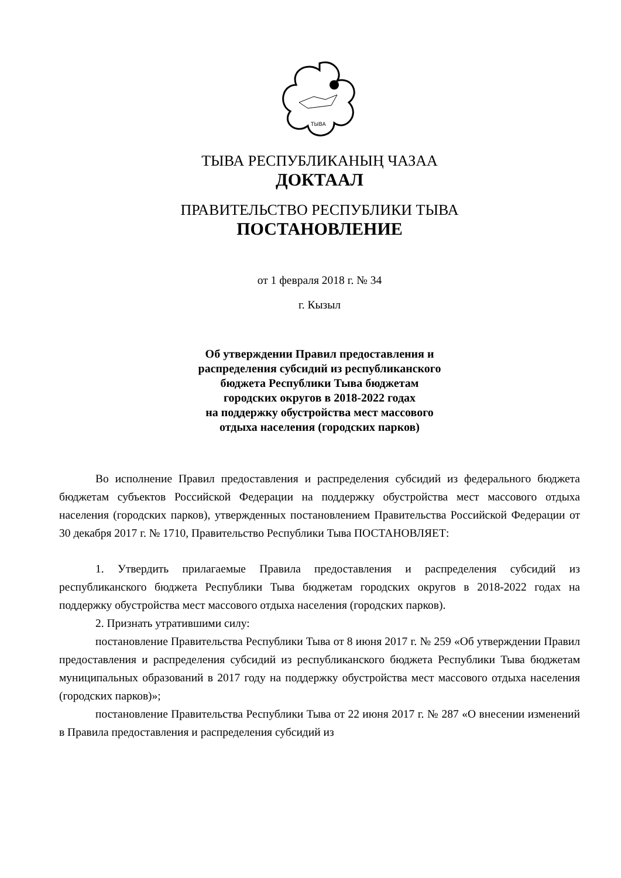ТЫВА
ТЫВА РЕСПУБЛИКАНЫҢ ЧАЗАА
ДОКТААЛ
ПРАВИТЕЛЬСТВО РЕСПУБЛИКИ ТЫВА
ПОСТАНОВЛЕНИЕ
от 1 февраля 2018 г. № 34
г. Кызыл
Об утверждении Правил предоставления и
распределения субсидий из республиканского
бюджета Республики Тыва бюджетам
городских округов в 2018-2022 годах
на поддержку обустройства мест массового
отдыха населения (городских парков)
Во исполнение Правил предоставления и распределения субсидий из федерального бюджета бюджетам субъектов Российской Федерации на поддержку обустройства мест массового отдыха населения (городских парков), утвержденных постановлением Правительства Российской Федерации от 30 декабря 2017 г. № 1710, Правительство Республики Тыва ПОСТАНОВЛЯЕТ:
1. Утвердить прилагаемые Правила предоставления и распределения субсидий из республиканского бюджета Республики Тыва бюджетам городских округов в 2018-2022 годах на поддержку обустройства мест массового отдыха населения (городских парков).
2. Признать утратившими силу:
постановление Правительства Республики Тыва от 8 июня 2017 г. № 259 «Об утверждении Правил предоставления и распределения субсидий из республиканского бюджета Республики Тыва бюджетам муниципальных образований в 2017 году на поддержку обустройства мест массового отдыха населения (городских парков)»;
постановление Правительства Республики Тыва от 22 июня 2017 г. № 287 «О внесении изменений в Правила предоставления и распределения субсидий из